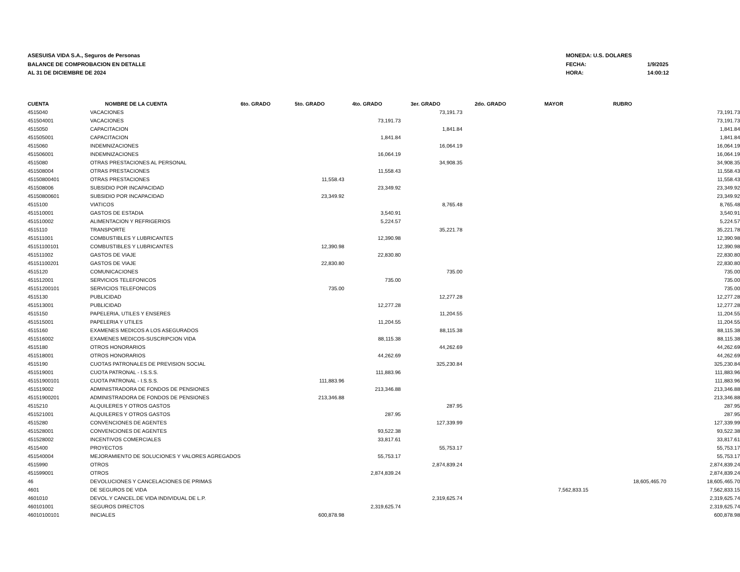ASESUISA VIDA S.A., Seguros de Personas
BALANCE DE COMPROBACION EN DETALLE
AL 31 DE DICIEMBRE DE 2024
| MONEDA: U.S. DOLARES | |
| FECHA: | 1/9/2025 |
| HORA: | 14:00:12 |
| CUENTA | NOMBRE DE LA CUENTA | 6to. GRADO | 5to. GRADO | 4to. GRADO | 3er. GRADO | 2do. GRADO | MAYOR | RUBRO | |
| --- | --- | --- | --- | --- | --- | --- | --- | --- | --- |
| 4515040 | VACACIONES | | | | 73,191.73 | | | | 73,191.73 |
| 451504001 | VACACIONES | | | 73,191.73 | | | | | 73,191.73 |
| 4515050 | CAPACITACION | | | | 1,841.84 | | | | 1,841.84 |
| 451505001 | CAPACITACION | | | 1,841.84 | | | | | 1,841.84 |
| 4515060 | INDEMNIZACIONES | | | | 16,064.19 | | | | 16,064.19 |
| 451506001 | INDEMNIZACIONES | | | 16,064.19 | | | | | 16,064.19 |
| 4515080 | OTRAS PRESTACIONES AL PERSONAL | | | | 34,908.35 | | | | 34,908.35 |
| 451508004 | OTRAS PRESTACIONES | | | 11,558.43 | | | | | 11,558.43 |
| 45150800401 | OTRAS PRESTACIONES | | 11,558.43 | | | | | | 11,558.43 |
| 451508006 | SUBSIDIO POR INCAPACIDAD | | | 23,349.92 | | | | | 23,349.92 |
| 45150800601 | SUBSIDIO POR INCAPACIDAD | | 23,349.92 | | | | | | 23,349.92 |
| 4515100 | VIATICOS | | | | 8,765.48 | | | | 8,765.48 |
| 451510001 | GASTOS DE ESTADIA | | | 3,540.91 | | | | | 3,540.91 |
| 451510002 | ALIMENTACION Y REFRIGERIOS | | | 5,224.57 | | | | | 5,224.57 |
| 4515110 | TRANSPORTE | | | | 35,221.78 | | | | 35,221.78 |
| 451511001 | COMBUSTIBLES Y LUBRICANTES | | | 12,390.98 | | | | | 12,390.98 |
| 45151100101 | COMBUSTIBLES Y LUBRICANTES | | 12,390.98 | | | | | | 12,390.98 |
| 451511002 | GASTOS DE VIAJE | | | 22,830.80 | | | | | 22,830.80 |
| 45151100201 | GASTOS DE VIAJE | | 22,830.80 | | | | | | 22,830.80 |
| 4515120 | COMUNICACIONES | | | | 735.00 | | | | 735.00 |
| 451512001 | SERVICIOS TELEFONICOS | | | 735.00 | | | | | 735.00 |
| 45151200101 | SERVICIOS TELEFONICOS | | 735.00 | | | | | | 735.00 |
| 4515130 | PUBLICIDAD | | | | 12,277.28 | | | | 12,277.28 |
| 451513001 | PUBLICIDAD | | | 12,277.28 | | | | | 12,277.28 |
| 4515150 | PAPELERIA, UTILES Y ENSERES | | | | 11,204.55 | | | | 11,204.55 |
| 451515001 | PAPELERIA Y UTILES | | | 11,204.55 | | | | | 11,204.55 |
| 4515160 | EXAMENES MEDICOS A LOS ASEGURADOS | | | | 88,115.38 | | | | 88,115.38 |
| 451516002 | EXAMENES MEDICOS-SUSCRIPCION VIDA | | | 88,115.38 | | | | | 88,115.38 |
| 4515180 | OTROS HONORARIOS | | | | 44,262.69 | | | | 44,262.69 |
| 451518001 | OTROS HONORARIOS | | | 44,262.69 | | | | | 44,262.69 |
| 4515190 | CUOTAS PATRONALES DE PREVISION SOCIAL | | | | 325,230.84 | | | | 325,230.84 |
| 451519001 | CUOTA PATRONAL - I.S.S.S. | | | 111,883.96 | | | | | 111,883.96 |
| 45151900101 | CUOTA PATRONAL - I.S.S.S. | | 111,883.96 | | | | | | 111,883.96 |
| 451519002 | ADMINISTRADORA DE FONDOS DE PENSIONES | | | 213,346.88 | | | | | 213,346.88 |
| 45151900201 | ADMINISTRADORA DE FONDOS DE PENSIONES | | 213,346.88 | | | | | | 213,346.88 |
| 4515210 | ALQUILERES Y OTROS GASTOS | | | | 287.95 | | | | 287.95 |
| 451521001 | ALQUILERES Y OTROS GASTOS | | | 287.95 | | | | | 287.95 |
| 4515280 | CONVENCIONES DE AGENTES | | | | 127,339.99 | | | | 127,339.99 |
| 451528001 | CONVENCIONES DE AGENTES | | | 93,522.38 | | | | | 93,522.38 |
| 451528002 | INCENTIVOS COMERCIALES | | | 33,817.61 | | | | | 33,817.61 |
| 4515400 | PROYECTOS | | | | 55,753.17 | | | | 55,753.17 |
| 451540004 | MEJORAMIENTO DE SOLUCIONES Y VALORES AGREGADOS | | | 55,753.17 | | | | | 55,753.17 |
| 4515990 | OTROS | | | | 2,874,839.24 | | | | 2,874,839.24 |
| 451599001 | OTROS | | | 2,874,839.24 | | | | | 2,874,839.24 |
| 46 | DEVOLUCIONES Y CANCELACIONES DE PRIMAS | | | | | | | 18,605,465.70 | 18,605,465.70 |
| 4601 | DE SEGUROS DE VIDA | | | | | | 7,562,833.15 | | 7,562,833.15 |
| 4601010 | DEVOL.Y CANCEL.DE VIDA INDIVIDUAL DE L.P. | | | | 2,319,625.74 | | | | 2,319,625.74 |
| 460101001 | SEGUROS DIRECTOS | | | 2,319,625.74 | | | | | 2,319,625.74 |
| 46010100101 | INICIALES | | 600,878.98 | | | | | | 600,878.98 |